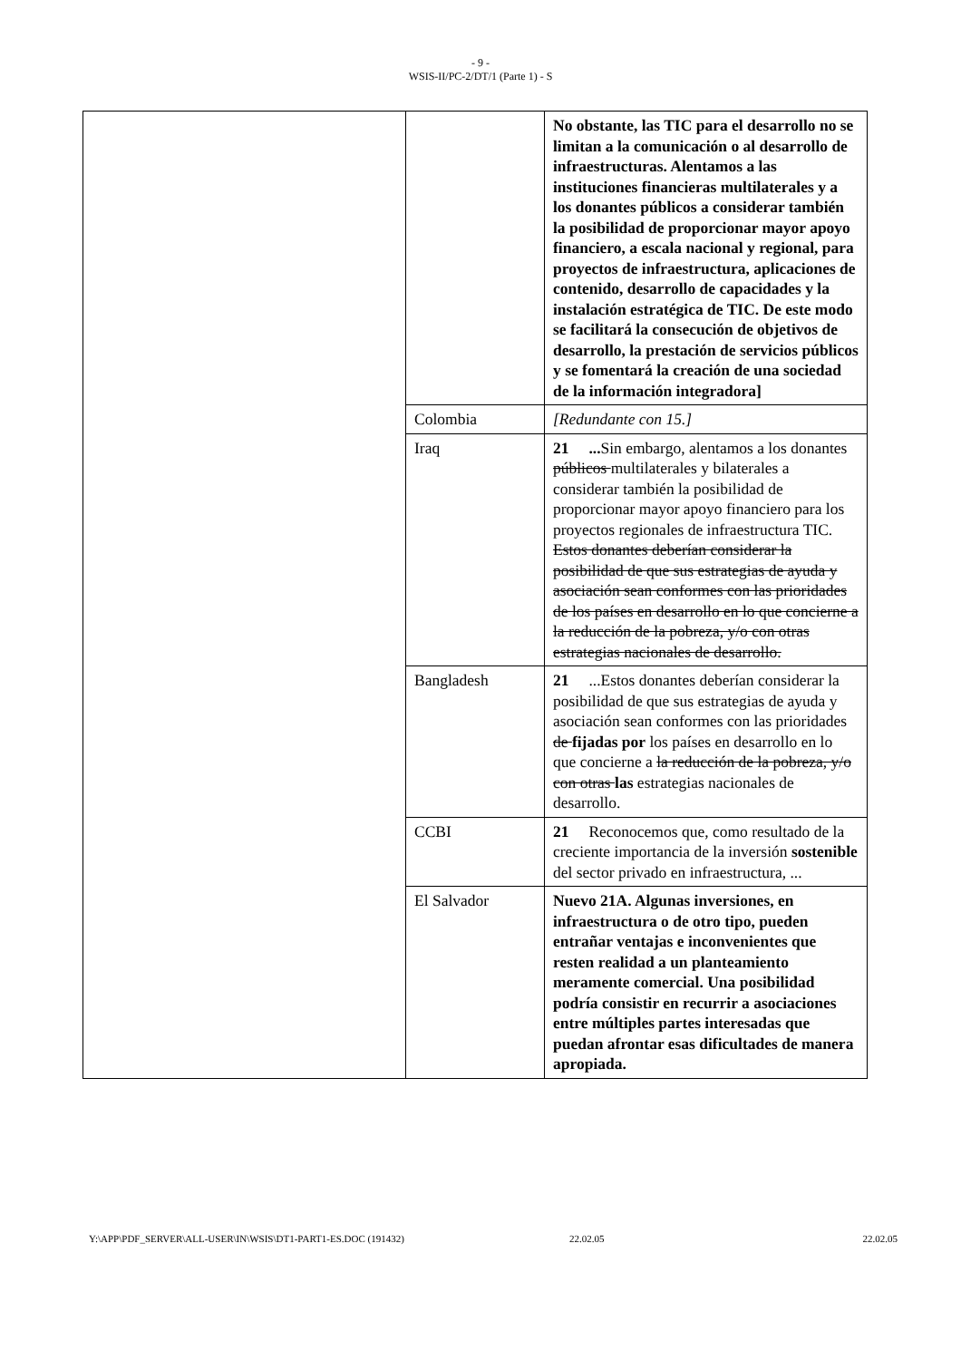- 9 -
WSIS-II/PC-2/DT/1 (Parte 1) - S
| | | No obstante, las TIC para el desarrollo no se limitan a la comunicación o al desarrollo de infraestructuras. Alentamos a las instituciones financieras multilaterales y a los donantes públicos a considerar también la posibilidad de proporcionar mayor apoyo financiero, a escala nacional y regional, para proyectos de infraestructura, aplicaciones de contenido, desarrollo de capacidades y la instalación estratégica de TIC. De este modo se facilitará la consecución de objetivos de desarrollo, la prestación de servicios públicos y se fomentará la creación de una sociedad de la información integradora] |
| | Colombia | [Redundante con 15.] |
| | Iraq | 21 ... Sin embargo, alentamos a los donantes públicos multilaterales y bilaterales a considerar también la posibilidad de proporcionar mayor apoyo financiero para los proyectos regionales de infraestructura TIC. Estos donantes deberían considerar la posibilidad de que sus estrategias de ayuda y asociación sean conformes con las prioridades de los países en desarrollo en lo que concierne a la reducción de la pobreza, y/o con otras estrategias nacionales de desarrollo. |
| | Bangladesh | 21 ...Estos donantes deberían considerar la posibilidad de que sus estrategias de ayuda y asociación sean conformes con las prioridades de fijadas por los países en desarrollo en lo que concierne a la reducción de la pobreza, y/o con otras las estrategias nacionales de desarrollo. |
| | CCBI | 21 Reconocemos que, como resultado de la creciente importancia de la inversión sostenible del sector privado en infraestructura, ... |
| | El Salvador | Nuevo 21A. Algunas inversiones, en infraestructura o de otro tipo, pueden entrañar ventajas e inconvenientes que resten realidad a un planteamiento meramente comercial. Una posibilidad podría consistir en recurrir a asociaciones entre múltiples partes interesadas que puedan afrontar esas dificultades de manera apropiada. |
Y:\APP\PDF_SERVER\ALL-USER\IN\WSIS\DT1-PART1-ES.DOC (191432) 22.02.05 22.02.05